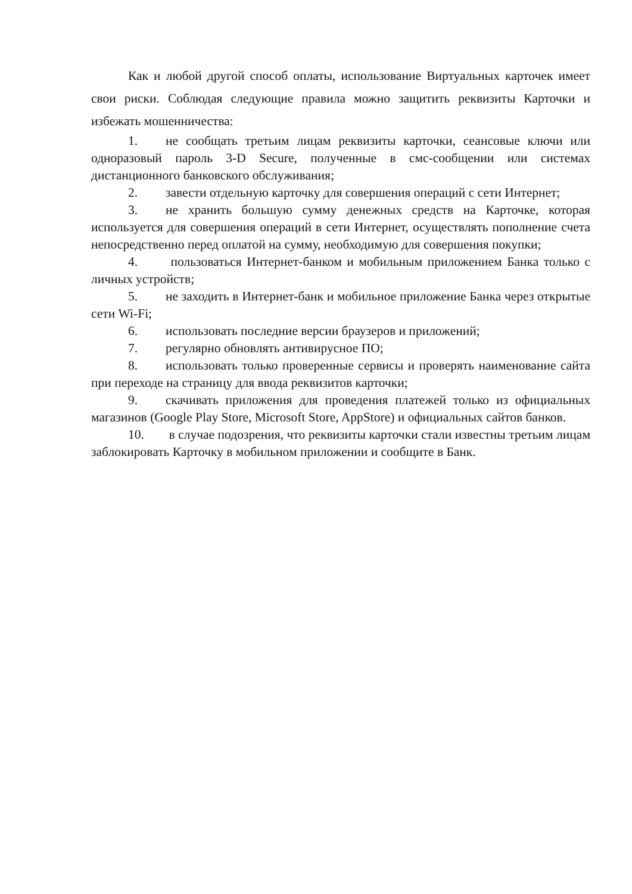Как и любой другой способ оплаты, использование Виртуальных карточек имеет свои риски. Соблюдая следующие правила можно защитить реквизиты Карточки и избежать мошенничества:
1. не сообщать третьим лицам реквизиты карточки, сеансовые ключи или одноразовый пароль 3-D Secure, полученные в смс-сообщении или системах дистанционного банковского обслуживания;
2. завести отдельную карточку для совершения операций с сети Интернет;
3. не хранить большую сумму денежных средств на Карточке, которая используется для совершения операций в сети Интернет, осуществлять пополнение счета непосредственно перед оплатой на сумму, необходимую для совершения покупки;
4. пользоваться Интернет-банком и мобильным приложением Банка только с личных устройств;
5. не заходить в Интернет-банк и мобильное приложение Банка через открытые сети Wi-Fi;
6. использовать последние версии браузеров и приложений;
7. регулярно обновлять антивирусное ПО;
8. использовать только проверенные сервисы и проверять наименование сайта при переходе на страницу для ввода реквизитов карточки;
9. скачивать приложения для проведения платежей только из официальных магазинов (Google Play Store, Microsoft Store, AppStore) и официальных сайтов банков.
10. в случае подозрения, что реквизиты карточки стали известны третьим лицам заблокировать Карточку в мобильном приложении и сообщите в Банк.